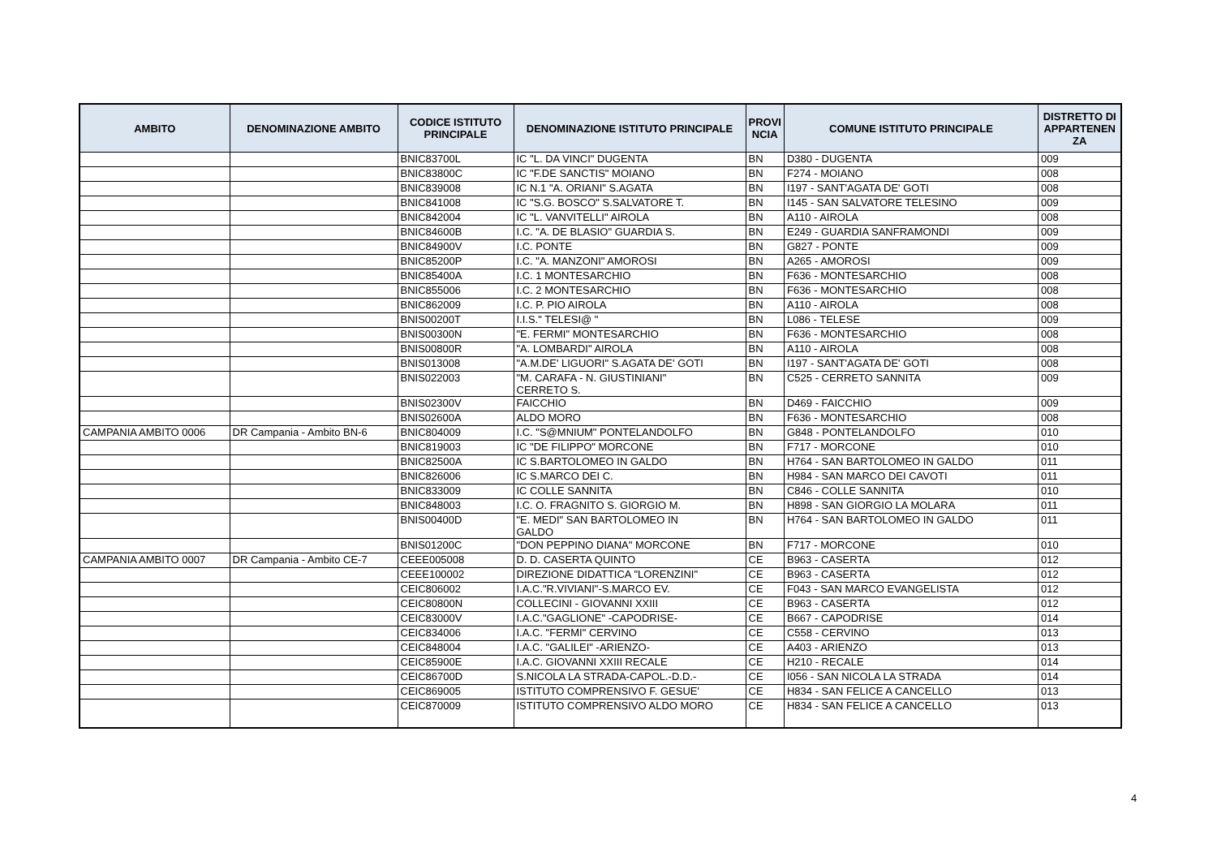| AMBITO | DENOMINAZIONE AMBITO | CODICE ISTITUTO PRINCIPALE | DENOMINAZIONE ISTITUTO PRINCIPALE | PROVI NCIA | COMUNE ISTITUTO PRINCIPALE | DISTRETTO DI APPARTENEN ZA |
| --- | --- | --- | --- | --- | --- | --- |
| | | BNIC83700L | IC "L. DA VINCI" DUGENTA | BN | D380 - DUGENTA | 009 |
| | | BNIC83800C | IC "F.DE SANCTIS" MOIANO | BN | F274 - MOIANO | 008 |
| | | BNIC839008 | IC N.1 "A. ORIANI" S.AGATA | BN | I197 - SANT'AGATA DE' GOTI | 008 |
| | | BNIC841008 | IC "S.G. BOSCO" S.SALVATORE T. | BN | I145 - SAN SALVATORE TELESINO | 009 |
| | | BNIC842004 | IC "L. VANVITELLI" AIROLA | BN | A110 - AIROLA | 008 |
| | | BNIC84600B | I.C. "A. DE BLASIO" GUARDIA S. | BN | E249 - GUARDIA SANFRAMONDI | 009 |
| | | BNIC84900V | I.C. PONTE | BN | G827 - PONTE | 009 |
| | | BNIC85200P | I.C. "A. MANZONI" AMOROSI | BN | A265 - AMOROSI | 009 |
| | | BNIC85400A | I.C. 1 MONTESARCHIO | BN | F636 - MONTESARCHIO | 008 |
| | | BNIC855006 | I.C. 2 MONTESARCHIO | BN | F636 - MONTESARCHIO | 008 |
| | | BNIC862009 | I.C. P. PIO AIROLA | BN | A110 - AIROLA | 008 |
| | | BNIS00200T | I.I.S." TELESI@ " | BN | L086 - TELESE | 009 |
| | | BNIS00300N | "E. FERMI" MONTESARCHIO | BN | F636 - MONTESARCHIO | 008 |
| | | BNIS00800R | "A. LOMBARDI" AIROLA | BN | A110 - AIROLA | 008 |
| | | BNIS013008 | "A.M.DE' LIGUORI" S.AGATA DE' GOTI | BN | I197 - SANT'AGATA DE' GOTI | 008 |
| | | BNIS022003 | "M. CARAFA - N. GIUSTINIANI" CERRETO S. | BN | C525 - CERRETO SANNITA | 009 |
| | | BNIS02300V | FAICCHIO | BN | D469 - FAICCHIO | 009 |
| | | BNIS02600A | ALDO MORO | BN | F636 - MONTESARCHIO | 008 |
| CAMPANIA AMBITO 0006 | DR Campania - Ambito BN-6 | BNIC804009 | I.C. "S@MNIUM" PONTELANDOLFO | BN | G848 - PONTELANDOLFO | 010 |
| | | BNIC819003 | IC "DE FILIPPO" MORCONE | BN | F717 - MORCONE | 010 |
| | | BNIC82500A | IC S.BARTOLOMEO IN GALDO | BN | H764 - SAN BARTOLOMEO IN GALDO | 011 |
| | | BNIC826006 | IC S.MARCO DEI C. | BN | H984 - SAN MARCO DEI CAVOTI | 011 |
| | | BNIC833009 | IC COLLE SANNITA | BN | C846 - COLLE SANNITA | 010 |
| | | BNIC848003 | I.C. O. FRAGNITO S. GIORGIO M. | BN | H898 - SAN GIORGIO LA MOLARA | 011 |
| | | BNIS00400D | "E. MEDI" SAN BARTOLOMEO IN GALDO | BN | H764 - SAN BARTOLOMEO IN GALDO | 011 |
| | | BNIS01200C | "DON PEPPINO DIANA" MORCONE | BN | F717 - MORCONE | 010 |
| CAMPANIA AMBITO 0007 | DR Campania - Ambito CE-7 | CEEE005008 | D. D. CASERTA QUINTO | CE | B963 - CASERTA | 012 |
| | | CEEE100002 | DIREZIONE DIDATTICA "LORENZINI" | CE | B963 - CASERTA | 012 |
| | | CEIC806002 | I.A.C."R.VIVIANI"-S.MARCO EV. | CE | F043 - SAN MARCO EVANGELISTA | 012 |
| | | CEIC80800N | COLLECINI - GIOVANNI XXIII | CE | B963 - CASERTA | 012 |
| | | CEIC83000V | I.A.C."GAGLIONE" -CAPODRISE- | CE | B667 - CAPODRISE | 014 |
| | | CEIC834006 | I.A.C. "FERMI" CERVINO | CE | C558 - CERVINO | 013 |
| | | CEIC848004 | I.A.C. "GALILEI" -ARIENZO- | CE | A403 - ARIENZO | 013 |
| | | CEIC85900E | I.A.C. GIOVANNI XXIII RECALE | CE | H210 - RECALE | 014 |
| | | CEIC86700D | S.NICOLA LA STRADA-CAPOL.-D.D.- | CE | I056 - SAN NICOLA LA STRADA | 014 |
| | | CEIC869005 | ISTITUTO COMPRENSIVO F. GESUE' | CE | H834 - SAN FELICE A CANCELLO | 013 |
| | | CEIC870009 | ISTITUTO COMPRENSIVO ALDO MORO | CE | H834 - SAN FELICE A CANCELLO | 013 |
4